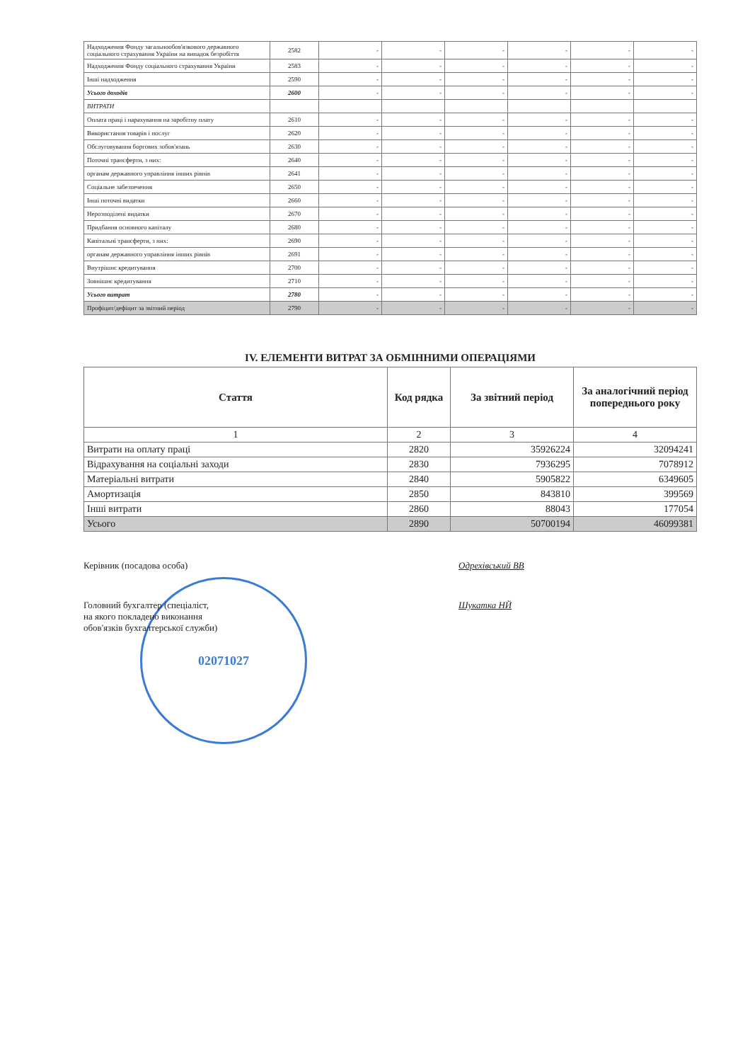| Надходження Фонду загальнообов'язкового державного соціального страхування України на випадок безробіття | 2582 | - | - | - | - | - | - |
| Надходження Фонду соціального страхування України | 2583 | - | - | - | - | - | - |
| Інші надходження | 2590 | - | - | - | - | - | - |
| Усього доходів | 2600 | - | - | - | - | - | - |
| ВИТРАТИ | | | | | | | |
| Оплата праці і нарахування на заробітну плату | 2610 | - | - | - | - | - | - |
| Використання товарів і послуг | 2620 | - | - | - | - | - | - |
| Обслуговування боргових зобов'язань | 2630 | - | - | - | - | - | - |
| Поточні трансферти, з них: | 2640 | - | - | - | - | - | - |
| органам державного управління інших рівнів | 2641 | - | - | - | - | - | - |
| Соціальне забезпечення | 2650 | - | - | - | - | - | - |
| Інші поточні видатки | 2660 | - | - | - | - | - | - |
| Нерозподілені видатки | 2670 | - | - | - | - | - | - |
| Придбання основного капіталу | 2680 | - | - | - | - | - | - |
| Капітальні трансферти, з них: | 2690 | - | - | - | - | - | - |
| органам державного управління інших рівнів | 2691 | - | - | - | - | - | - |
| Внутрішнє кредитування | 2700 | - | - | - | - | - | - |
| Зовнішнє кредитування | 2710 | - | - | - | - | - | - |
| Усього витрат | 2780 | - | - | - | - | - | - |
| Профіцит/дефіцит за звітний період | 2790 | - | - | - | - | - | - |
IV. ЕЛЕМЕНТИ ВИТРАТ ЗА ОБМІННИМИ ОПЕРАЦІЯМИ
| Стаття | Код рядка | За звітний період | За аналогічний період попереднього року |
| --- | --- | --- | --- |
| 1 | 2 | 3 | 4 |
| Витрати на оплату праці | 2820 | 35926224 | 32094241 |
| Відрахування на соціальні заходи | 2830 | 7936295 | 7078912 |
| Матеріальні витрати | 2840 | 5905822 | 6349605 |
| Амортизація | 2850 | 843810 | 399569 |
| Інші витрати | 2860 | 88043 | 177054 |
| Усього | 2890 | 50700194 | 46099381 |
Керівник (посадова особа) Одрехівський ВВ
Головний бухгалтер (спеціаліст,
на якого покладено виконання
обов'язків бухгалтерської служби)
Шукатка НЙ
02071027